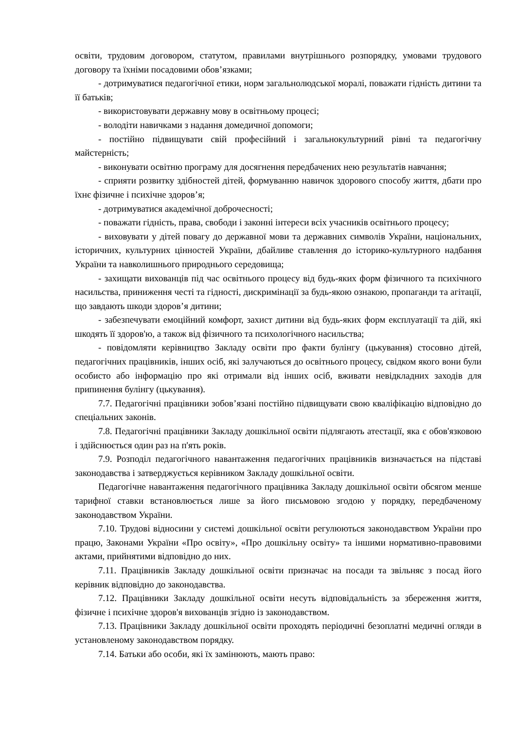освіти, трудовим договором, статутом, правилами внутрішнього розпорядку, умовами трудового договору та їхніми посадовими обов’язками;
- дотримуватися педагогічної етики, норм загальнолюдської моралі, поважати гідність дитини та її батьків;
- використовувати державну мову в освітньому процесі;
- володіти навичками з надання домедичної допомоги;
- постійно підвищувати свій професійний і загальнокультурний рівні та педагогічну майстерність;
- виконувати освітню програму для досягнення передбачених нею результатів навчання;
- сприяти розвитку здібностей дітей, формуванню навичок здорового способу життя, дбати про їхнє фізичне і психічне здоров’я;
- дотримуватися академічної доброчесності;
- поважати гідність, права, свободи і законні інтереси всіх учасників освітнього процесу;
- виховувати у дітей повагу до державної мови та державних символів України, національних, історичних, культурних цінностей України, дбайливе ставлення до історико-культурного надбання України та навколишнього природнього середовища;
- захищати вихованців під час освітнього процесу від будь-яких форм фізичного та психічного насильства, приниження честі та гідності, дискримінації за будь-якою ознакою, пропаганди та агітації, що завдають шкоди здоров’я дитини;
- забезпечувати емоційний комфорт, захист дитини від будь-яких форм експлуатації та дій, які шкодять її здоров'ю, а також від фізичного та психологічного насильства;
- повідомляти керівництво Закладу освіти про факти булінгу (цькування) стосовно дітей, педагогічних працівників, інших осіб, які залучаються до освітнього процесу, свідком якого вони були особисто або інформацію про які отримали від інших осіб, вживати невідкладних заходів для припинення булінгу (цькування).
7.7. Педагогічні працівники зобов’язані постійно підвищувати свою кваліфікацію відповідно до спеціальних законів.
7.8. Педагогічні працівники Закладу дошкільної освіти підлягають атестації, яка є обов'язковою і здійснюється один раз на п'ять років.
7.9. Розподіл педагогічного навантаження педагогічних працівників визначається на підставі законодавства і затверджується керівником Закладу дошкільної освіти.
Педагогічне навантаження педагогічного працівника Закладу дошкільної освіти обсягом менше тарифної ставки встановлюється лише за його письмовою згодою у порядку, передбаченому законодавством України.
7.10. Трудові відносини у системі дошкільної освіти регулюються законодавством України про працю, Законами України «Про освіту», «Про дошкільну освіту» та іншими нормативно-правовими актами, прийнятими відповідно до них.
7.11. Працівників Закладу дошкільної освіти призначає на посади та звільняє з посад його керівник відповідно до законодавства.
7.12. Працівники Закладу дошкільної освіти несуть відповідальність за збереження життя, фізичне і психічне здоров'я вихованців згідно із законодавством.
7.13. Працівники Закладу дошкільної освіти проходять періодичні безоплатні медичні огляди в установленому законодавством порядку.
7.14. Батьки або особи, які їх замінюють, мають право: